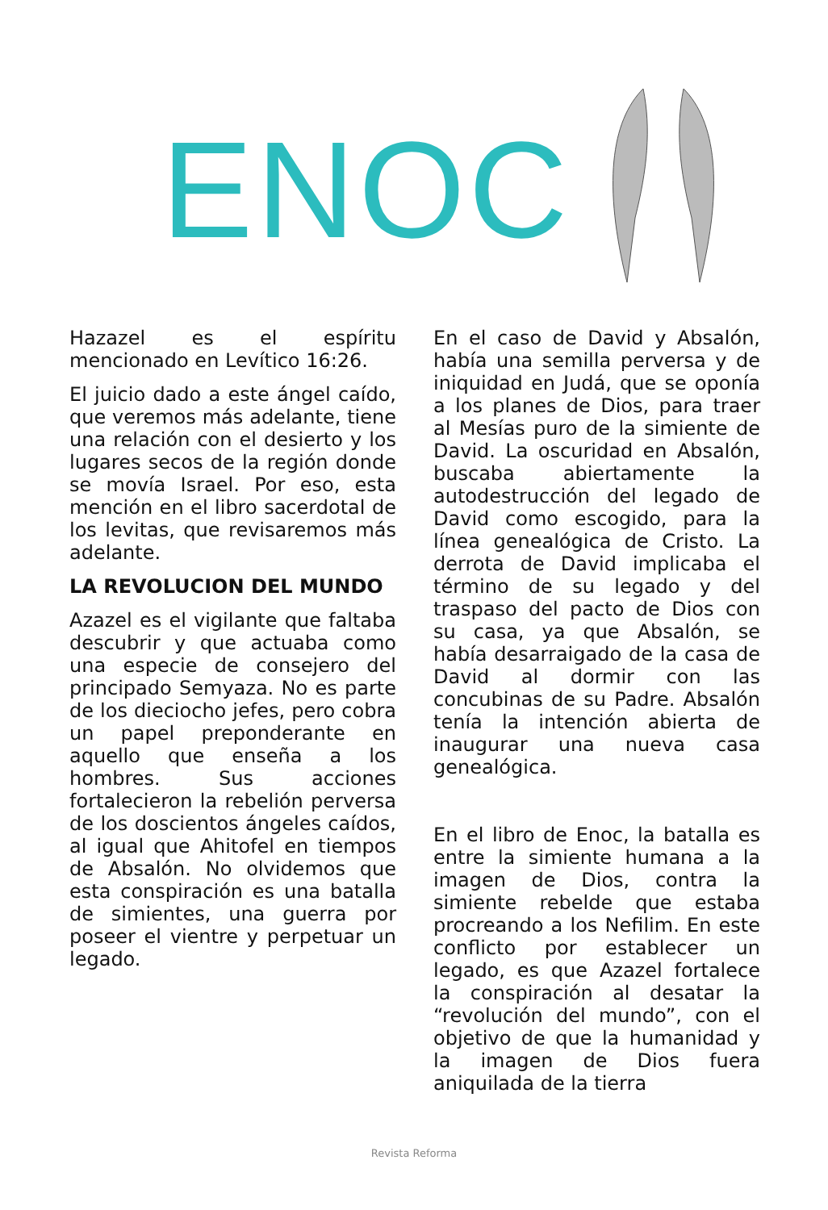ENOC
Hazazel es el espíritu mencionado en Levítico 16:26.
El juicio dado a este ángel caído, que veremos más adelante, tiene una relación con el desierto y los lugares secos de la región donde se movía Israel. Por eso, esta mención en el libro sacerdotal de los levitas, que revisaremos más adelante.
LA REVOLUCION DEL MUNDO
Azazel es el vigilante que faltaba descubrir y que actuaba como una especie de consejero del principado Semyaza. No es parte de los dieciocho jefes, pero cobra un papel preponderante en aquello que enseña a los hombres. Sus acciones fortalecieron la rebelión perversa de los doscientos ángeles caídos, al igual que Ahitofel en tiempos de Absalón. No olvidemos que esta conspiración es una batalla de simientes, una guerra por poseer el vientre y perpetuar un legado.
En el caso de David y Absalón, había una semilla perversa y de iniquidad en Judá, que se oponía a los planes de Dios, para traer al Mesías puro de la simiente de David. La oscuridad en Absalón, buscaba abiertamente la autodestrucción del legado de David como escogido, para la línea genealógica de Cristo. La derrota de David implicaba el término de su legado y del traspaso del pacto de Dios con su casa, ya que Absalón, se había desarraigado de la casa de David al dormir con las concubinas de su Padre. Absalón tenía la intención abierta de inaugurar una nueva casa genealógica.
En el libro de Enoc, la batalla es entre la simiente humana a la imagen de Dios, contra la simiente rebelde que estaba procreando a los Nefilim. En este conflicto por establecer un legado, es que Azazel fortalece la conspiración al desatar la “revolución del mundo”, con el objetivo de que la humanidad y la imagen de Dios fuera aniquilada de la tierra
Revista Reforma